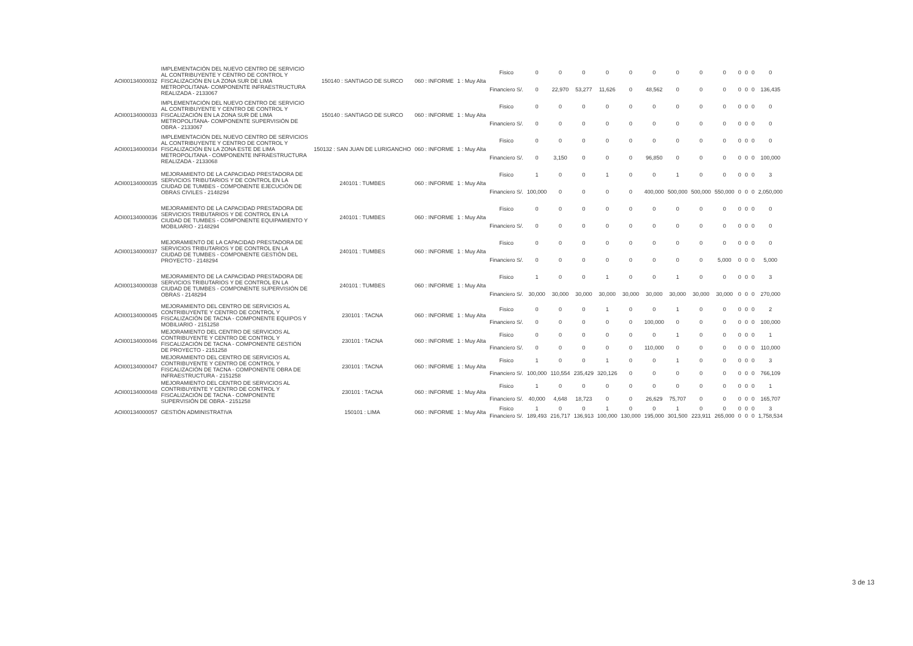| AOI00134000032 | IMPLEMENTACIÓN DEL NUEVO CENTRO DE SERVICIO AL CONTRIBUYENTE Y CENTRO DE CONTROL Y FISCALIZACIÓN EN LA ZONA SUR DE LIMA METROPOLITANA- COMPONENTE INFRAESTRUCTURA REALIZADA - 2133067 | 150140 : SANTIAGO DE SURCO | 060 : INFORME | 1 : Muy Alta | Fisico | 0 | 0 | 0 | 0 | 0 | 0 | 0 | 0 | 0 | 0 | 0 | 0 | 0 |
| | | | | | Financiero S/. | 0 | 22,970 | 53,277 | 11,626 | 0 | 48,562 | 0 | 0 | 0 | 0 | 0 | 0 | 136,435 |
| AOI00134000033 | IMPLEMENTACIÓN DEL NUEVO CENTRO DE SERVICIO AL CONTRIBUYENTE Y CENTRO DE CONTROL Y FISCALIZACIÓN EN LA ZONA SUR DE LIMA METROPOLITANA- COMPONENTE SUPERVISIÓN DE OBRA - 2133067 | 150140 : SANTIAGO DE SURCO | 060 : INFORME | 1 : Muy Alta | Fisico | 0 | 0 | 0 | 0 | 0 | 0 | 0 | 0 | 0 | 0 | 0 | 0 | 0 |
| | | | | | Financiero S/. | 0 | 0 | 0 | 0 | 0 | 0 | 0 | 0 | 0 | 0 | 0 | 0 | 0 |
| AOI00134000034 | IMPLEMENTACIÓN DEL NUEVO CENTRO DE SERVICIOS AL CONTRIBUYENTE Y CENTRO DE CONTROL Y FISCALIZACIÓN EN LA ZONA ESTE DE LIMA METROPOLITANA - COMPONENTE INFRAESTRUCTURA REALIZADA - 2133068 | 150132 : SAN JUAN DE LURIGANCHO | 060 : INFORME | 1 : Muy Alta | Fisico | 0 | 0 | 0 | 0 | 0 | 0 | 0 | 0 | 0 | 0 | 0 | 0 | 0 |
| | | | | | Financiero S/. | 0 | 3,150 | 0 | 0 | 0 | 96,850 | 0 | 0 | 0 | 0 | 0 | 0 | 100,000 |
| AOI00134000035 | MEJORAMIENTO DE LA CAPACIDAD PRESTADORA DE SERVICIOS TRIBUTARIOS Y DE CONTROL EN LA CIUDAD DE TUMBES - COMPONENTE EJECUCIÓN DE OBRAS CIVILES - 2148294 | 240101 : TUMBES | 060 : INFORME | 1 : Muy Alta | Fisico | 1 | 0 | 0 | 1 | 0 | 0 | 1 | 0 | 0 | 0 | 0 | 0 | 3 |
| | | | | | Financiero S/. | 100,000 | 0 | 0 | 0 | 0 | 400,000 | 500,000 | 500,000 | 550,000 | 0 | 0 | 0 | 2,050,000 |
| AOI00134000036 | MEJORAMIENTO DE LA CAPACIDAD PRESTADORA DE SERVICIOS TRIBUTARIOS Y DE CONTROL EN LA CIUDAD DE TUMBES - COMPONENTE EQUIPAMIENTO Y MOBILIARIO - 2148294 | 240101 : TUMBES | 060 : INFORME | 1 : Muy Alta | Fisico | 0 | 0 | 0 | 0 | 0 | 0 | 0 | 0 | 0 | 0 | 0 | 0 | 0 |
| | | | | | Financiero S/. | 0 | 0 | 0 | 0 | 0 | 0 | 0 | 0 | 0 | 0 | 0 | 0 | 0 |
| AOI00134000037 | MEJORAMIENTO DE LA CAPACIDAD PRESTADORA DE SERVICIOS TRIBUTARIOS Y DE CONTROL EN LA CIUDAD DE TUMBES - COMPONENTE GESTIÓN DEL PROYECTO - 2148294 | 240101 : TUMBES | 060 : INFORME | 1 : Muy Alta | Fisico | 0 | 0 | 0 | 0 | 0 | 0 | 0 | 0 | 0 | 0 | 0 | 0 | 0 |
| | | | | | Financiero S/. | 0 | 0 | 0 | 0 | 0 | 0 | 0 | 0 | 5,000 | 0 | 0 | 0 | 5,000 |
| AOI00134000038 | MEJORAMIENTO DE LA CAPACIDAD PRESTADORA DE SERVICIOS TRIBUTARIOS Y DE CONTROL EN LA CIUDAD DE TUMBES - COMPONENTE SUPERVISIÓN DE OBRAS - 2148294 | 240101 : TUMBES | 060 : INFORME | 1 : Muy Alta | Fisico | 1 | 0 | 0 | 1 | 0 | 0 | 1 | 0 | 0 | 0 | 0 | 0 | 3 |
| | | | | | Financiero S/. | 30,000 | 30,000 | 30,000 | 30,000 | 30,000 | 30,000 | 30,000 | 30,000 | 30,000 | 0 | 0 | 0 | 270,000 |
| AOI00134000045 | MEJORAMIENTO DEL CENTRO DE SERVICIOS AL CONTRIBUYENTE Y CENTRO DE CONTROL Y FISCALIZACIÓN DE TACNA - COMPONENTE EQUIPOS Y MOBILIARIO - 2151258 | 230101 : TACNA | 060 : INFORME | 1 : Muy Alta | Fisico | 0 | 0 | 0 | 1 | 0 | 0 | 1 | 0 | 0 | 0 | 0 | 0 | 2 |
| | | | | | Financiero S/. | 0 | 0 | 0 | 0 | 0 | 100,000 | 0 | 0 | 0 | 0 | 0 | 0 | 100,000 |
| AOI00134000046 | MEJORAMIENTO DEL CENTRO DE SERVICIOS AL CONTRIBUYENTE Y CENTRO DE CONTROL Y FISCALIZACIÓN DE TACNA - COMPONENTE GESTIÓN DE PROYECTO - 2151258 | 230101 : TACNA | 060 : INFORME | 1 : Muy Alta | Fisico | 0 | 0 | 0 | 0 | 0 | 0 | 1 | 0 | 0 | 0 | 0 | 0 | 1 |
| | | | | | Financiero S/. | 0 | 0 | 0 | 0 | 0 | 110,000 | 0 | 0 | 0 | 0 | 0 | 0 | 110,000 |
| AOI00134000047 | MEJORAMIENTO DEL CENTRO DE SERVICIOS AL CONTRIBUYENTE Y CENTRO DE CONTROL Y FISCALIZACIÓN DE TACNA - COMPONENTE OBRA DE INFRAESTRUCTURA - 2151258 | 230101 : TACNA | 060 : INFORME | 1 : Muy Alta | Fisico | 1 | 0 | 0 | 1 | 0 | 0 | 1 | 0 | 0 | 0 | 0 | 0 | 3 |
| | | | | | Financiero S/. | 100,000 | 110,554 | 235,429 | 320,126 | 0 | 0 | 0 | 0 | 0 | 0 | 0 | 0 | 766,109 |
| AOI00134000048 | MEJORAMIENTO DEL CENTRO DE SERVICIOS AL CONTRIBUYENTE Y CENTRO DE CONTROL Y FISCALIZACIÓN DE TACNA - COMPONENTE SUPERVISIÓN DE OBRA - 2151258 | 230101 : TACNA | 060 : INFORME | 1 : Muy Alta | Fisico | 1 | 0 | 0 | 0 | 0 | 0 | 0 | 0 | 0 | 0 | 0 | 0 | 1 |
| | | | | | Financiero S/. | 40,000 | 4,648 | 18,723 | 0 | 0 | 26,629 | 75,707 | 0 | 0 | 0 | 0 | 0 | 165,707 |
| AOI00134000057 | GESTIÓN ADMINISTRATIVA | 150101 : LIMA | 060 : INFORME | 1 : Muy Alta | Fisico | 1 | 0 | 0 | 1 | 0 | 0 | 1 | 0 | 0 | 0 | 0 | 0 | 3 |
| | | | | | Financiero S/. | 189,493 | 216,717 | 136,913 | 100,000 | 130,000 | 195,000 | 301,500 | 223,911 | 265,000 | 0 | 0 | 0 | 1,758,534 |
3 de 13